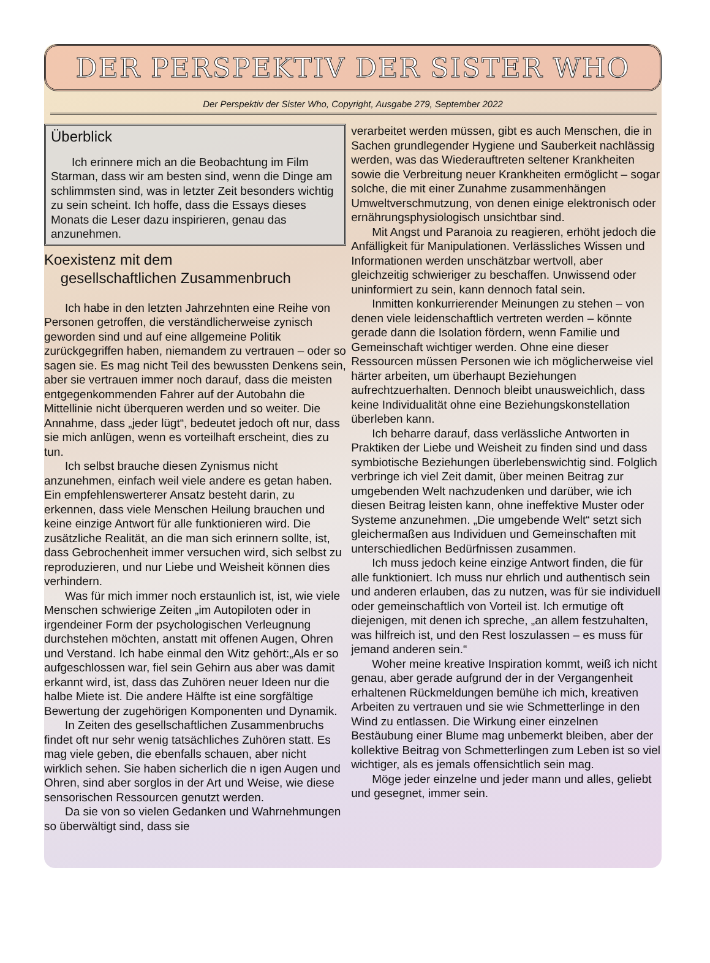DER PERSPEKTIV DER SISTER WHO
Der Perspektiv der Sister Who, Copyright, Ausgabe 279, September 2022
Überblick
Ich erinnere mich an die Beobachtung im Film Starman, dass wir am besten sind, wenn die Dinge am schlimmsten sind, was in letzter Zeit besonders wichtig zu sein scheint. Ich hoffe, dass die Essays dieses Monats die Leser dazu inspirieren, genau das anzunehmen.
Koexistenz mit dem
gesellschaftlichen Zusammenbruch
Ich habe in den letzten Jahrzehnten eine Reihe von Personen getroffen, die verständlicherweise zynisch geworden sind und auf eine allgemeine Politik zurückgegriffen haben, niemandem zu vertrauen – oder so sagen sie. Es mag nicht Teil des bewussten Denkens sein, aber sie vertrauen immer noch darauf, dass die meisten entgegenkommenden Fahrer auf der Autobahn die Mittellinie nicht überqueren werden und so weiter. Die Annahme, dass „jeder lügt“, bedeutet jedoch oft nur, dass sie mich anlügen, wenn es vorteilhaft erscheint, dies zu tun.
Ich selbst brauche diesen Zynismus nicht anzunehmen, einfach weil viele andere es getan haben. Ein empfehlenswerterer Ansatz besteht darin, zu erkennen, dass viele Menschen Heilung brauchen und keine einzige Antwort für alle funktionieren wird. Die zusätzliche Realität, an die man sich erinnern sollte, ist, dass Gebrochenheit immer versuchen wird, sich selbst zu reproduzieren, und nur Liebe und Weisheit können dies verhindern.
Was für mich immer noch erstaunlich ist, ist, wie viele Menschen schwierige Zeiten „im Autopiloten oder in irgendeiner Form der psychologischen Verleugnung durchstehen möchten, anstatt mit offenen Augen, Ohren und Verstand. Ich habe einmal den Witz gehört:„Als er so aufgeschlossen war, fiel sein Gehirn aus aber was damit erkannt wird, ist, dass das Zuhören neuer Ideen nur die halbe Miete ist. Die andere Hälfte ist eine sorgfältige Bewertung der zugehörigen Komponenten und Dynamik.
In Zeiten des gesellschaftlichen Zusammenbruchs findet oft nur sehr wenig tatsächliches Zuhören statt. Es mag viele geben, die ebenfalls schauen, aber nicht wirklich sehen. Sie haben sicherlich die n igen Augen und Ohren, sind aber sorglos in der Art und Weise, wie diese sensorischen Ressourcen genutzt werden.
Da sie von so vielen Gedanken und Wahrnehmungen so überwältigt sind, dass sie
verarbeitet werden müssen, gibt es auch Menschen, die in Sachen grundlegender Hygiene und Sauberkeit nachlässig werden, was das Wiederauftreten seltener Krankheiten sowie die Verbreitung neuer Krankheiten ermöglicht – sogar solche, die mit einer Zunahme zusammenhängen Umweltverschmutzung, von denen einige elektronisch oder ernährungsphysiologisch unsichtbar sind.
Mit Angst und Paranoia zu reagieren, erhöht jedoch die Anfälligkeit für Manipulationen. Verlässliches Wissen und Informationen werden unschätzbar wertvoll, aber gleichzeitig schwieriger zu beschaffen. Unwissend oder uninformiert zu sein, kann dennoch fatal sein.
Inmitten konkurrierender Meinungen zu stehen – von denen viele leidenschaftlich vertreten werden – könnte gerade dann die Isolation fördern, wenn Familie und Gemeinschaft wichtiger werden. Ohne eine dieser Ressourcen müssen Personen wie ich möglicherweise viel härter arbeiten, um überhaupt Beziehungen aufrechtzuerhalten. Dennoch bleibt unausweichlich, dass keine Individualität ohne eine Beziehungskonstellation überleben kann.
Ich beharre darauf, dass verlässliche Antworten in Praktiken der Liebe und Weisheit zu finden sind und dass symbiotische Beziehungen überlebenswichtig sind. Folglich verbringe ich viel Zeit damit, über meinen Beitrag zur umgebenden Welt nachzudenken und darüber, wie ich diesen Beitrag leisten kann, ohne ineffektive Muster oder Systeme anzunehmen. „Die umgebende Welt“ setzt sich gleichermaßen aus Individuen und Gemeinschaften mit unterschiedlichen Bedürfnissen zusammen.
Ich muss jedoch keine einzige Antwort finden, die für alle funktioniert. Ich muss nur ehrlich und authentisch sein und anderen erlauben, das zu nutzen, was für sie individuell oder gemeinschaftlich von Vorteil ist. Ich ermutige oft diejenigen, mit denen ich spreche, „an allem festzuhalten, was hilfreich ist, und den Rest loszulassen – es muss für jemand anderen sein.“
Woher meine kreative Inspiration kommt, weiß ich nicht genau, aber gerade aufgrund der in der Vergangenheit erhaltenen Rückmeldungen bemühe ich mich, kreativen Arbeiten zu vertrauen und sie wie Schmetterlinge in den Wind zu entlassen. Die Wirkung einer einzelnen Bestäubung einer Blume mag unbemerkt bleiben, aber der kollektive Beitrag von Schmetterlingen zum Leben ist so viel wichtiger, als es jemals offensichtlich sein mag.
Möge jeder einzelne und jeder mann und alles, geliebt und gesegnet, immer sein.